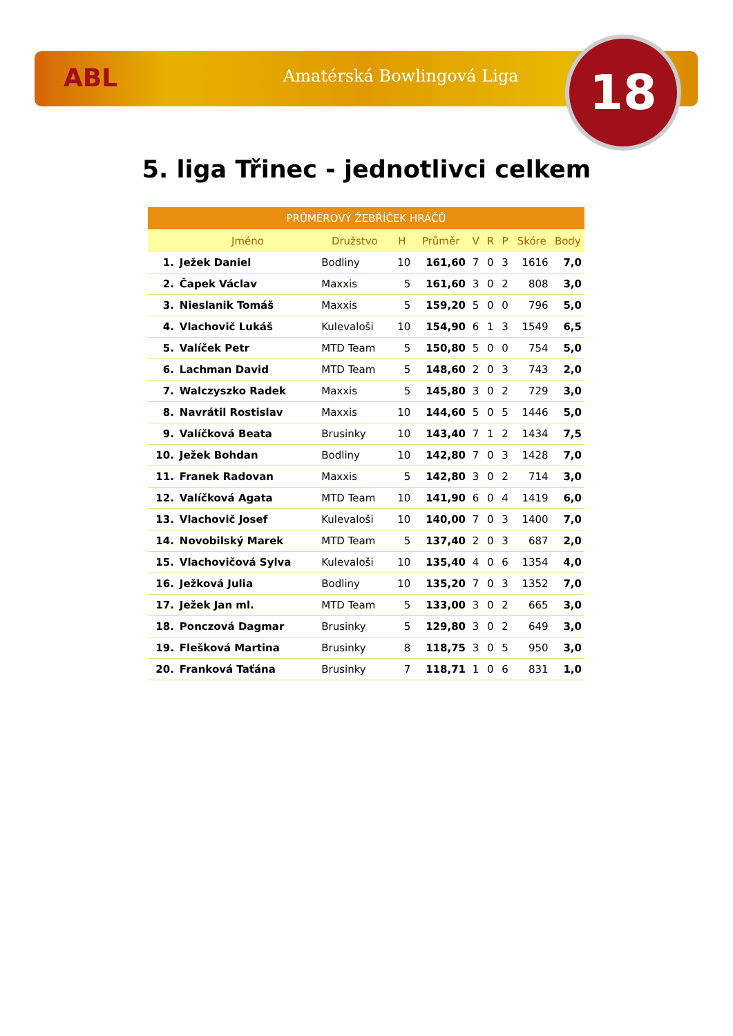ABL Amatérská Bowlingová Liga 18
5. liga Třinec - jednotlivci celkem
| PRŮMĚROVÝ ŽEBŘÍČEK HRÁČŮ | | | | | | | | | |
| --- | --- | --- | --- | --- | --- | --- | --- | --- | --- |
| | Jméno | Družstvo | H | Průměr | V | R | P | Skóre | Body |
| 1. | Ježek Daniel | Bodliny | 10 | 161,60 | 7 | 0 | 3 | 1616 | 7,0 |
| 2. | Čapek Václav | Maxxis | 5 | 161,60 | 3 | 0 | 2 | 808 | 3,0 |
| 3. | Nieslanik Tomáš | Maxxis | 5 | 159,20 | 5 | 0 | 0 | 796 | 5,0 |
| 4. | Vlachovič Lukáš | Kulevaloši | 10 | 154,90 | 6 | 1 | 3 | 1549 | 6,5 |
| 5. | Valíček Petr | MTD Team | 5 | 150,80 | 5 | 0 | 0 | 754 | 5,0 |
| 6. | Lachman David | MTD Team | 5 | 148,60 | 2 | 0 | 3 | 743 | 2,0 |
| 7. | Walczyszko Radek | Maxxis | 5 | 145,80 | 3 | 0 | 2 | 729 | 3,0 |
| 8. | Navrátil Rostislav | Maxxis | 10 | 144,60 | 5 | 0 | 5 | 1446 | 5,0 |
| 9. | Valíčková Beata | Brusinky | 10 | 143,40 | 7 | 1 | 2 | 1434 | 7,5 |
| 10. | Ježek Bohdan | Bodliny | 10 | 142,80 | 7 | 0 | 3 | 1428 | 7,0 |
| 11. | Franek Radovan | Maxxis | 5 | 142,80 | 3 | 0 | 2 | 714 | 3,0 |
| 12. | Valíčková Agata | MTD Team | 10 | 141,90 | 6 | 0 | 4 | 1419 | 6,0 |
| 13. | Vlachovič Josef | Kulevaloši | 10 | 140,00 | 7 | 0 | 3 | 1400 | 7,0 |
| 14. | Novobilský Marek | MTD Team | 5 | 137,40 | 2 | 0 | 3 | 687 | 2,0 |
| 15. | Vlachovičová Sylva | Kulevaloši | 10 | 135,40 | 4 | 0 | 6 | 1354 | 4,0 |
| 16. | Ježková Julia | Bodliny | 10 | 135,20 | 7 | 0 | 3 | 1352 | 7,0 |
| 17. | Ježek Jan ml. | MTD Team | 5 | 133,00 | 3 | 0 | 2 | 665 | 3,0 |
| 18. | Ponczová Dagmar | Brusinky | 5 | 129,80 | 3 | 0 | 2 | 649 | 3,0 |
| 19. | Flešková Martina | Brusinky | 8 | 118,75 | 3 | 0 | 5 | 950 | 3,0 |
| 20. | Franková Taťána | Brusinky | 7 | 118,71 | 1 | 0 | 6 | 831 | 1,0 |